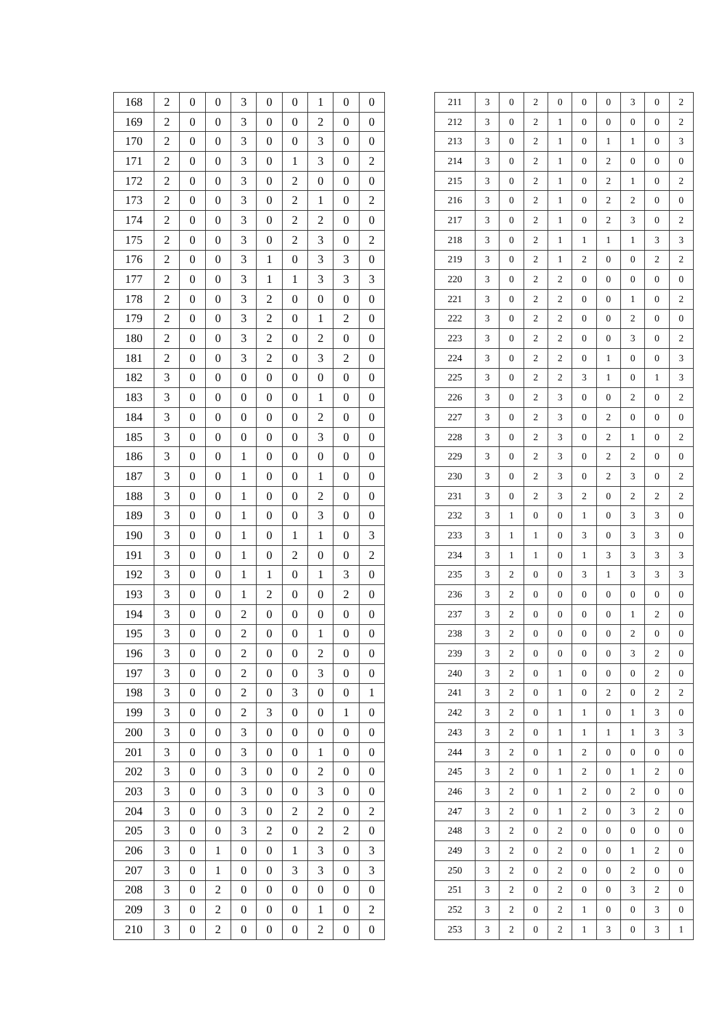| 168 | 2 | 0 | 0 | 3 | 0 | 0 | 1 | 0 | 0 |
| 169 | 2 | 0 | 0 | 3 | 0 | 0 | 2 | 0 | 0 |
| 170 | 2 | 0 | 0 | 3 | 0 | 0 | 3 | 0 | 0 |
| 171 | 2 | 0 | 0 | 3 | 0 | 1 | 3 | 0 | 2 |
| 172 | 2 | 0 | 0 | 3 | 0 | 2 | 0 | 0 | 0 |
| 173 | 2 | 0 | 0 | 3 | 0 | 2 | 1 | 0 | 2 |
| 174 | 2 | 0 | 0 | 3 | 0 | 2 | 2 | 0 | 0 |
| 175 | 2 | 0 | 0 | 3 | 0 | 2 | 3 | 0 | 2 |
| 176 | 2 | 0 | 0 | 3 | 1 | 0 | 3 | 3 | 0 |
| 177 | 2 | 0 | 0 | 3 | 1 | 1 | 3 | 3 | 3 |
| 178 | 2 | 0 | 0 | 3 | 2 | 0 | 0 | 0 | 0 |
| 179 | 2 | 0 | 0 | 3 | 2 | 0 | 1 | 2 | 0 |
| 180 | 2 | 0 | 0 | 3 | 2 | 0 | 2 | 0 | 0 |
| 181 | 2 | 0 | 0 | 3 | 2 | 0 | 3 | 2 | 0 |
| 182 | 3 | 0 | 0 | 0 | 0 | 0 | 0 | 0 | 0 |
| 183 | 3 | 0 | 0 | 0 | 0 | 0 | 1 | 0 | 0 |
| 184 | 3 | 0 | 0 | 0 | 0 | 0 | 2 | 0 | 0 |
| 185 | 3 | 0 | 0 | 0 | 0 | 0 | 3 | 0 | 0 |
| 186 | 3 | 0 | 0 | 1 | 0 | 0 | 0 | 0 | 0 |
| 187 | 3 | 0 | 0 | 1 | 0 | 0 | 1 | 0 | 0 |
| 188 | 3 | 0 | 0 | 1 | 0 | 0 | 2 | 0 | 0 |
| 189 | 3 | 0 | 0 | 1 | 0 | 0 | 3 | 0 | 0 |
| 190 | 3 | 0 | 0 | 1 | 0 | 1 | 1 | 0 | 3 |
| 191 | 3 | 0 | 0 | 1 | 0 | 2 | 0 | 0 | 2 |
| 192 | 3 | 0 | 0 | 1 | 1 | 0 | 1 | 3 | 0 |
| 193 | 3 | 0 | 0 | 1 | 2 | 0 | 0 | 2 | 0 |
| 194 | 3 | 0 | 0 | 2 | 0 | 0 | 0 | 0 | 0 |
| 195 | 3 | 0 | 0 | 2 | 0 | 0 | 1 | 0 | 0 |
| 196 | 3 | 0 | 0 | 2 | 0 | 0 | 2 | 0 | 0 |
| 197 | 3 | 0 | 0 | 2 | 0 | 0 | 3 | 0 | 0 |
| 198 | 3 | 0 | 0 | 2 | 0 | 3 | 0 | 0 | 1 |
| 199 | 3 | 0 | 0 | 2 | 3 | 0 | 0 | 1 | 0 |
| 200 | 3 | 0 | 0 | 3 | 0 | 0 | 0 | 0 | 0 |
| 201 | 3 | 0 | 0 | 3 | 0 | 0 | 1 | 0 | 0 |
| 202 | 3 | 0 | 0 | 3 | 0 | 0 | 2 | 0 | 0 |
| 203 | 3 | 0 | 0 | 3 | 0 | 0 | 3 | 0 | 0 |
| 204 | 3 | 0 | 0 | 3 | 0 | 2 | 2 | 0 | 2 |
| 205 | 3 | 0 | 0 | 3 | 2 | 0 | 2 | 2 | 0 |
| 206 | 3 | 0 | 1 | 0 | 0 | 1 | 3 | 0 | 3 |
| 207 | 3 | 0 | 1 | 0 | 0 | 3 | 3 | 0 | 3 |
| 208 | 3 | 0 | 2 | 0 | 0 | 0 | 0 | 0 | 0 |
| 209 | 3 | 0 | 2 | 0 | 0 | 0 | 1 | 0 | 2 |
| 210 | 3 | 0 | 2 | 0 | 0 | 0 | 2 | 0 | 0 |
| 211 | 3 | 0 | 2 | 0 | 0 | 0 | 3 | 0 | 2 |
| 212 | 3 | 0 | 2 | 1 | 0 | 0 | 0 | 0 | 2 |
| 213 | 3 | 0 | 2 | 1 | 0 | 1 | 1 | 0 | 3 |
| 214 | 3 | 0 | 2 | 1 | 0 | 2 | 0 | 0 | 0 |
| 215 | 3 | 0 | 2 | 1 | 0 | 2 | 1 | 0 | 2 |
| 216 | 3 | 0 | 2 | 1 | 0 | 2 | 2 | 0 | 0 |
| 217 | 3 | 0 | 2 | 1 | 0 | 2 | 3 | 0 | 2 |
| 218 | 3 | 0 | 2 | 1 | 1 | 1 | 1 | 3 | 3 |
| 219 | 3 | 0 | 2 | 1 | 2 | 0 | 0 | 2 | 2 |
| 220 | 3 | 0 | 2 | 2 | 0 | 0 | 0 | 0 | 0 |
| 221 | 3 | 0 | 2 | 2 | 0 | 0 | 1 | 0 | 2 |
| 222 | 3 | 0 | 2 | 2 | 0 | 0 | 2 | 0 | 0 |
| 223 | 3 | 0 | 2 | 2 | 0 | 0 | 3 | 0 | 2 |
| 224 | 3 | 0 | 2 | 2 | 0 | 1 | 0 | 0 | 3 |
| 225 | 3 | 0 | 2 | 2 | 3 | 1 | 0 | 1 | 3 |
| 226 | 3 | 0 | 2 | 3 | 0 | 0 | 2 | 0 | 2 |
| 227 | 3 | 0 | 2 | 3 | 0 | 2 | 0 | 0 | 0 |
| 228 | 3 | 0 | 2 | 3 | 0 | 2 | 1 | 0 | 2 |
| 229 | 3 | 0 | 2 | 3 | 0 | 2 | 2 | 0 | 0 |
| 230 | 3 | 0 | 2 | 3 | 0 | 2 | 3 | 0 | 2 |
| 231 | 3 | 0 | 2 | 3 | 2 | 0 | 2 | 2 | 2 |
| 232 | 3 | 1 | 0 | 0 | 1 | 0 | 3 | 3 | 0 |
| 233 | 3 | 1 | 1 | 0 | 3 | 0 | 3 | 3 | 0 |
| 234 | 3 | 1 | 1 | 0 | 1 | 3 | 3 | 3 | 3 |
| 235 | 3 | 2 | 0 | 0 | 3 | 1 | 3 | 3 | 3 |
| 236 | 3 | 2 | 0 | 0 | 0 | 0 | 0 | 0 | 0 |
| 237 | 3 | 2 | 0 | 0 | 0 | 0 | 1 | 2 | 0 |
| 238 | 3 | 2 | 0 | 0 | 0 | 0 | 2 | 0 | 0 |
| 239 | 3 | 2 | 0 | 0 | 0 | 0 | 3 | 2 | 0 |
| 240 | 3 | 2 | 0 | 1 | 0 | 0 | 0 | 2 | 0 |
| 241 | 3 | 2 | 0 | 1 | 0 | 2 | 0 | 2 | 2 |
| 242 | 3 | 2 | 0 | 1 | 1 | 0 | 1 | 3 | 0 |
| 243 | 3 | 2 | 0 | 1 | 1 | 1 | 1 | 3 | 3 |
| 244 | 3 | 2 | 0 | 1 | 2 | 0 | 0 | 0 | 0 |
| 245 | 3 | 2 | 0 | 1 | 2 | 0 | 1 | 2 | 0 |
| 246 | 3 | 2 | 0 | 1 | 2 | 0 | 2 | 0 | 0 |
| 247 | 3 | 2 | 0 | 1 | 2 | 0 | 3 | 2 | 0 |
| 248 | 3 | 2 | 0 | 2 | 0 | 0 | 0 | 0 | 0 |
| 249 | 3 | 2 | 0 | 2 | 0 | 0 | 1 | 2 | 0 |
| 250 | 3 | 2 | 0 | 2 | 0 | 0 | 2 | 0 | 0 |
| 251 | 3 | 2 | 0 | 2 | 0 | 0 | 3 | 2 | 0 |
| 252 | 3 | 2 | 0 | 2 | 1 | 0 | 0 | 3 | 0 |
| 253 | 3 | 2 | 0 | 2 | 1 | 3 | 0 | 3 | 1 |